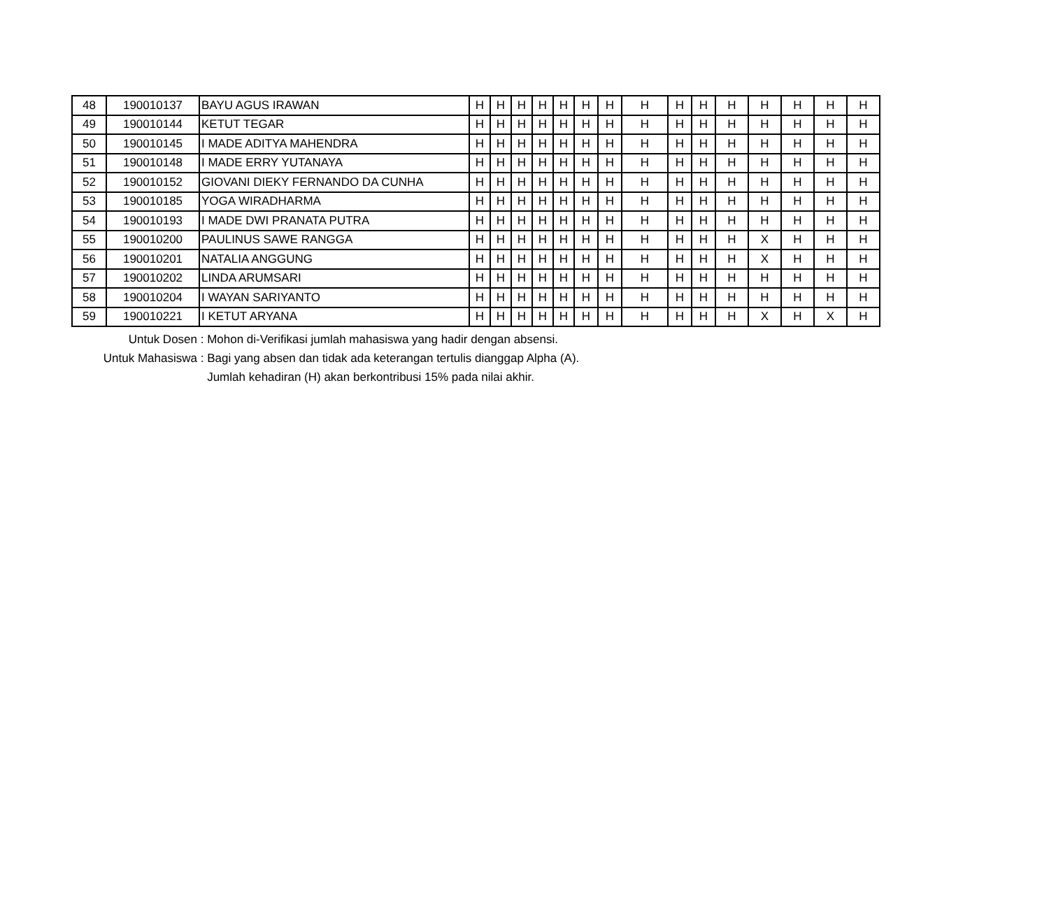| 48 | 190010137 | BAYU AGUS IRAWAN | H | H | H | H | H | H | H | H | H | H | H | H | H | H | H |
| 49 | 190010144 | KETUT TEGAR | H | H | H | H | H | H | H | H | H | H | H | H | H | H | H |
| 50 | 190010145 | I MADE ADITYA MAHENDRA | H | H | H | H | H | H | H | H | H | H | H | H | H | H | H |
| 51 | 190010148 | I MADE ERRY YUTANAYA | H | H | H | H | H | H | H | H | H | H | H | H | H | H | H |
| 52 | 190010152 | GIOVANI DIEKY FERNANDO DA CUNHA | H | H | H | H | H | H | H | H | H | H | H | H | H | H | H |
| 53 | 190010185 | YOGA WIRADHARMA | H | H | H | H | H | H | H | H | H | H | H | H | H | H | H |
| 54 | 190010193 | I MADE DWI PRANATA PUTRA | H | H | H | H | H | H | H | H | H | H | H | H | H | H | H |
| 55 | 190010200 | PAULINUS SAWE RANGGA | H | H | H | H | H | H | H | H | H | H | H | X | H | H | H |
| 56 | 190010201 | NATALIA ANGGUNG | H | H | H | H | H | H | H | H | H | H | H | X | H | H | H |
| 57 | 190010202 | LINDA ARUMSARI | H | H | H | H | H | H | H | H | H | H | H | H | H | H | H |
| 58 | 190010204 | I WAYAN SARIYANTO | H | H | H | H | H | H | H | H | H | H | H | H | H | H | H |
| 59 | 190010221 | I KETUT ARYANA | H | H | H | H | H | H | H | H | H | H | H | X | H | X | H |
Untuk Dosen : Mohon di-Verifikasi jumlah mahasiswa yang hadir dengan absensi.
Untuk Mahasiswa : Bagi yang absen dan tidak ada keterangan tertulis dianggap Alpha (A).
Jumlah kehadiran (H) akan berkontribusi 15% pada nilai akhir.